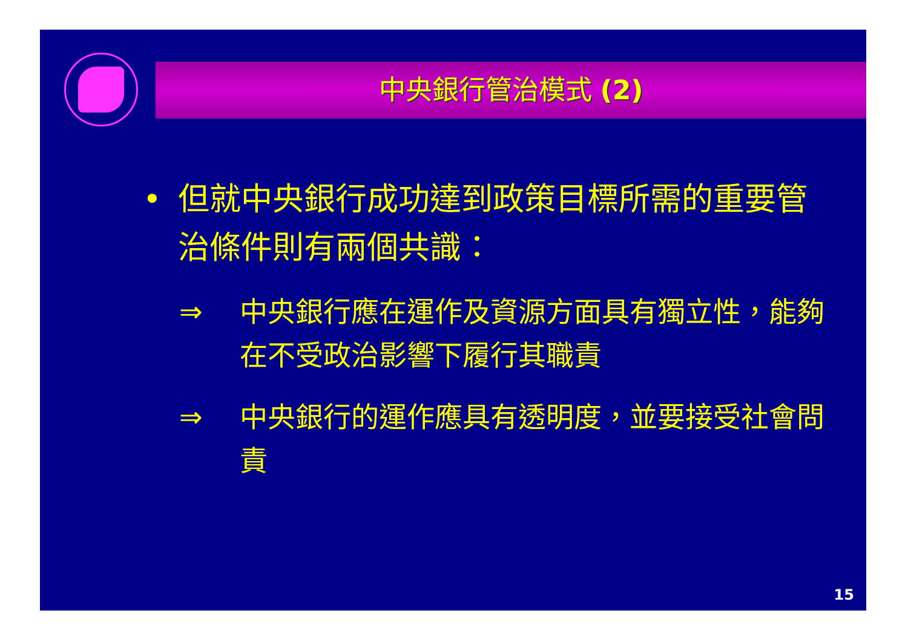中央銀行管治模式 (2)
• 但就中央銀行成功達到政策目標所需的重要管治條件則有兩個共識：
⇒ 中央銀行應在運作及資源方面具有獨立性，能夠在不受政治影響下履行其職責
⇒ 中央銀行的運作應具有透明度，並要接受社會問責
15